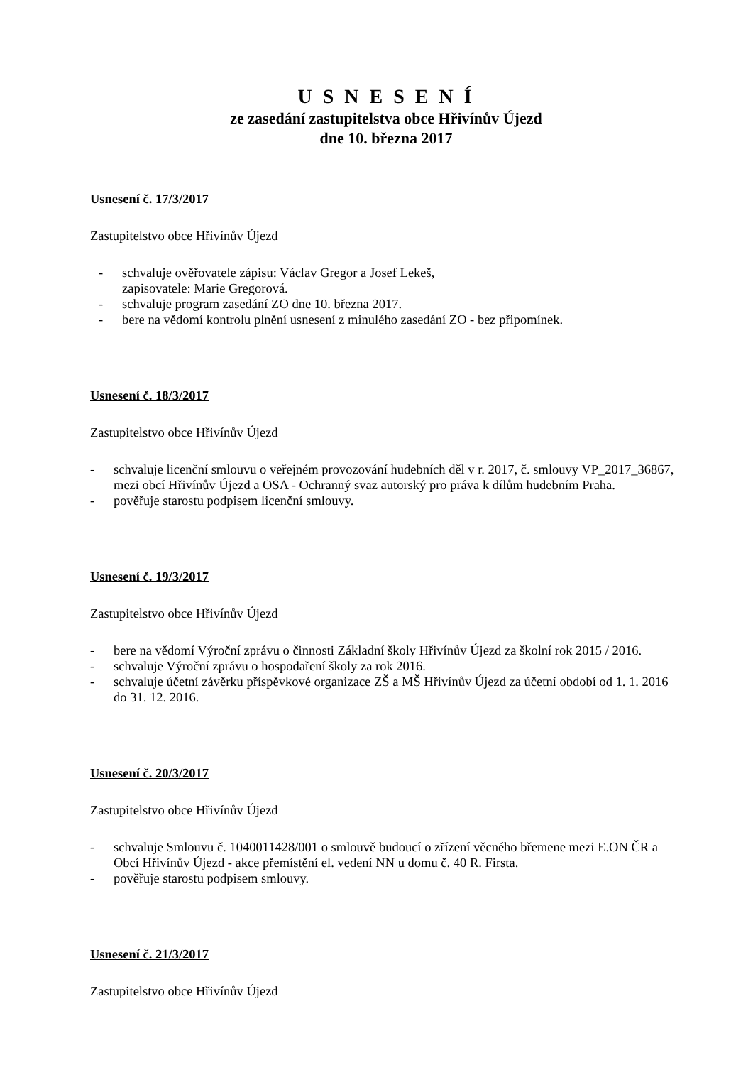U S N E S E N Í
ze zasedání zastupitelstva obce Hřivínův Újezd
dne 10. března 2017
Usnesení č. 17/3/2017
Zastupitelstvo obce Hřivínův Újezd
- schvaluje ověřovatele zápisu: Václav Gregor a Josef Lekeš,
zapisovatele: Marie Gregorová.
- schvaluje program zasedání ZO dne 10. března 2017.
- bere na vědomí kontrolu plnění usnesení z minulého zasedání ZO - bez připomínek.
Usnesení č. 18/3/2017
Zastupitelstvo obce Hřivínův Újezd
- schvaluje licenční smlouvu o veřejném provozování hudebních děl v r. 2017, č. smlouvy VP_2017_36867, mezi obcí Hřivínův Újezd a OSA - Ochranný svaz autorský pro práva k dílům hudebním Praha.
- pověřuje starostu podpisem licenční smlouvy.
Usnesení č. 19/3/2017
Zastupitelstvo obce Hřivínův Újezd
- bere na vědomí Výroční zprávu o činnosti Základní školy Hřivínův Újezd za školní rok 2015 / 2016.
- schvaluje Výroční zprávu o hospodaření školy za rok 2016.
- schvaluje účetní závěrku příspěvkové organizace ZŠ a MŠ Hřivínův Újezd za účetní období od 1. 1. 2016 do 31. 12. 2016.
Usnesení č. 20/3/2017
Zastupitelstvo obce Hřivínův Újezd
- schvaluje Smlouvu č. 1040011428/001 o smlouvě budoucí o zřízení věcného břemene mezi E.ON ČR a Obcí Hřivínův Újezd - akce přemístění el. vedení NN u domu č. 40 R. Firsta.
- pověřuje starostu podpisem smlouvy.
Usnesení č. 21/3/2017
Zastupitelstvo obce Hřivínův Újezd